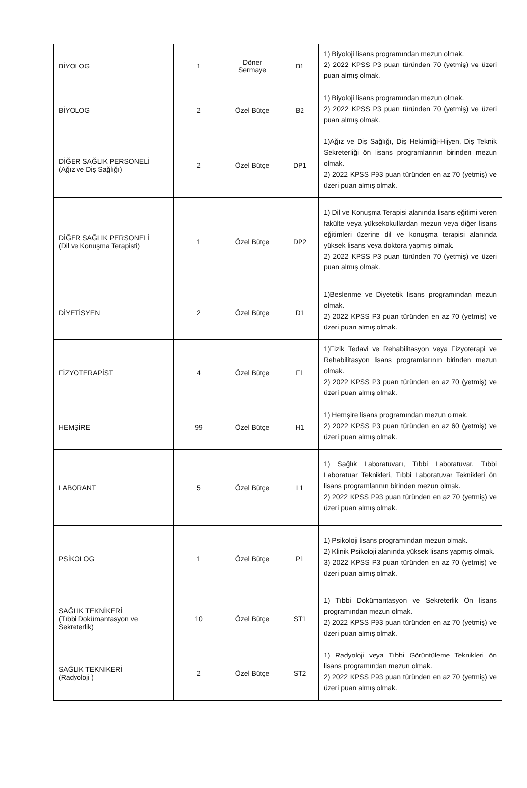| BİYOLOG | 1 | Döner Sermaye | B1 | 1) Biyoloji lisans programından mezun olmak. 2) 2022 KPSS P3 puan türünden 70 (yetmiş) ve üzeri puan almış olmak. |
| BİYOLOG | 2 | Özel Bütçe | B2 | 1) Biyoloji lisans programından mezun olmak. 2) 2022 KPSS P3 puan türünden 70 (yetmiş) ve üzeri puan almış olmak. |
| DİĞER SAĞLIK PERSONELİ (Ağız ve Diş Sağlığı) | 2 | Özel Bütçe | DP1 | 1)Ağız ve Diş Sağlığı, Diş Hekimliği-Hijyen, Diş Teknik Sekreterliği ön lisans programlarının birinden mezun olmak. 2) 2022 KPSS P93 puan türünden en az 70 (yetmiş) ve üzeri puan almış olmak. |
| DİĞER SAĞLIK PERSONELİ (Dil ve Konuşma Terapisti) | 1 | Özel Bütçe | DP2 | 1) Dil ve Konuşma Terapisi alanında lisans eğitimi veren fakülte veya yüksekokullardan mezun veya diğer lisans eğitimleri üzerine dil ve konuşma terapisi alanında yüksek lisans veya doktora yapmış olmak. 2) 2022 KPSS P3 puan türünden 70 (yetmiş) ve üzeri puan almış olmak. |
| DİYETİSYEN | 2 | Özel Bütçe | D1 | 1)Beslenme ve Diyetetik lisans programından mezun olmak. 2) 2022 KPSS P3 puan türünden en az 70 (yetmiş) ve üzeri puan almış olmak. |
| FİZYOTERAPİST | 4 | Özel Bütçe | F1 | 1)Fizik Tedavi ve Rehabilitasyon veya Fizyoterapi ve Rehabilitasyon lisans programlarının birinden mezun olmak. 2) 2022 KPSS P3 puan türünden en az 70 (yetmiş) ve üzeri puan almış olmak. |
| HEMŞİRE | 99 | Özel Bütçe | H1 | 1) Hemşire lisans programından mezun olmak. 2) 2022 KPSS P3 puan türünden en az 60 (yetmiş) ve üzeri puan almış olmak. |
| LABORANT | 5 | Özel Bütçe | L1 | 1) Sağlık Laboratuvarı, Tıbbi Laboratuvar, Tıbbi Laboratuar Teknikleri, Tıbbi Laboratuvar Teknikleri ön lisans programlarının birinden mezun olmak. 2) 2022 KPSS P93 puan türünden en az 70 (yetmiş) ve üzeri puan almış olmak. |
| PSİKOLOG | 1 | Özel Bütçe | P1 | 1) Psikoloji lisans programından mezun olmak. 2) Klinik Psikoloji alanında yüksek lisans yapmış olmak. 3) 2022 KPSS P3 puan türünden en az 70 (yetmiş) ve üzeri puan almış olmak. |
| SAĞLIK TEKNİKERİ (Tıbbi Dokümantasyon ve Sekreterlik) | 10 | Özel Bütçe | ST1 | 1) Tıbbi Dokümantasyon ve Sekreterlik Ön lisans programından mezun olmak. 2) 2022 KPSS P93 puan türünden en az 70 (yetmiş) ve üzeri puan almış olmak. |
| SAĞLIK TEKNİKERİ (Radyoloji ) | 2 | Özel Bütçe | ST2 | 1) Radyoloji veya Tıbbi Görüntüleme Teknikleri ön lisans programından mezun olmak. 2) 2022 KPSS P93 puan türünden en az 70 (yetmiş) ve üzeri puan almış olmak. |